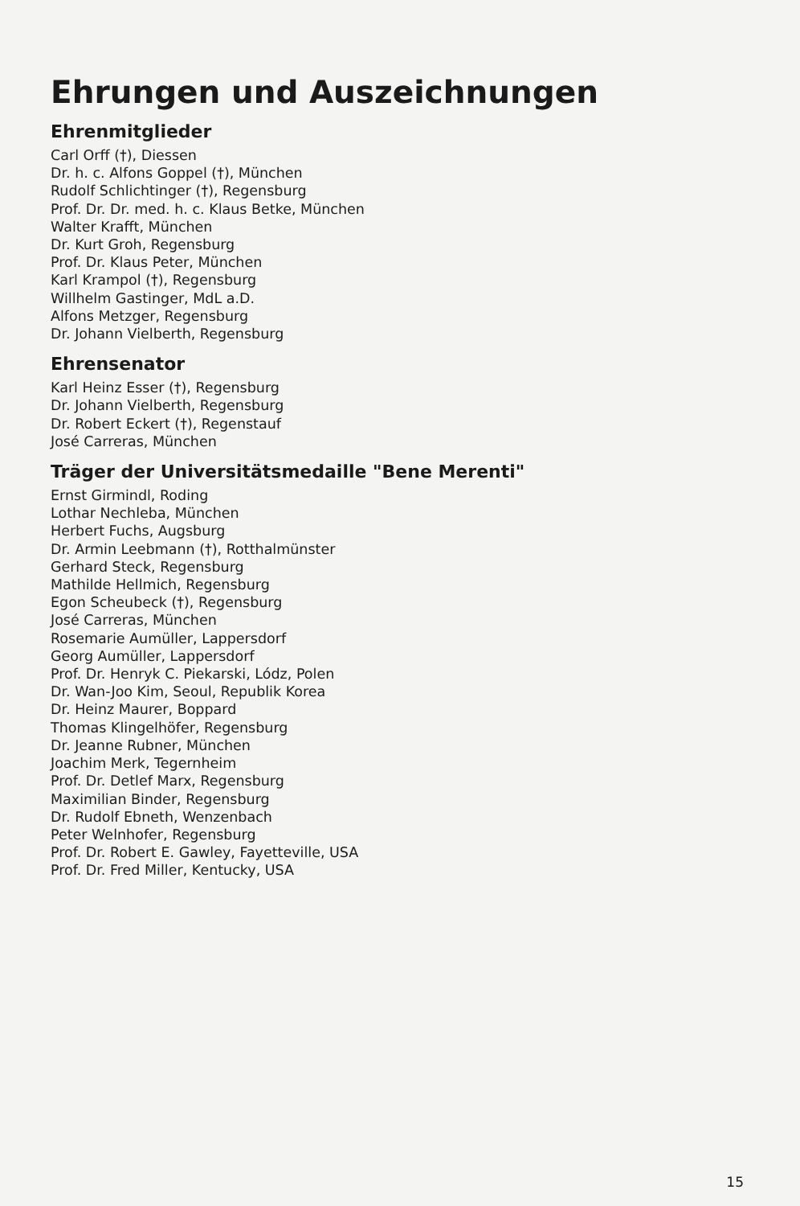Ehrungen und Auszeichnungen
Ehrenmitglieder
Carl Orff (†), Diessen
Dr. h. c. Alfons Goppel (†), München
Rudolf Schlichtinger (†), Regensburg
Prof. Dr. Dr. med. h. c. Klaus Betke, München
Walter Krafft, München
Dr. Kurt Groh, Regensburg
Prof. Dr. Klaus Peter, München
Karl Krampol (†), Regensburg
Willhelm Gastinger, MdL a.D.
Alfons Metzger, Regensburg
Dr. Johann Vielberth, Regensburg
Ehrensenator
Karl Heinz Esser (†), Regensburg
Dr. Johann Vielberth, Regensburg
Dr. Robert Eckert (†), Regenstauf
José Carreras, München
Träger der Universitätsmedaille "Bene Merenti"
Ernst Girmindl, Roding
Lothar Nechleba, München
Herbert Fuchs, Augsburg
Dr. Armin Leebmann (†), Rotthalmünster
Gerhard Steck, Regensburg
Mathilde Hellmich, Regensburg
Egon Scheubeck (†), Regensburg
José Carreras, München
Rosemarie Aumüller, Lappersdorf
Georg Aumüller, Lappersdorf
Prof. Dr. Henryk C. Piekarski, Lódz, Polen
Dr. Wan-Joo Kim, Seoul, Republik Korea
Dr. Heinz Maurer, Boppard
Thomas Klingelhöfer, Regensburg
Dr. Jeanne Rubner, München
Joachim Merk, Tegernheim
Prof. Dr. Detlef Marx, Regensburg
Maximilian Binder, Regensburg
Dr. Rudolf Ebneth, Wenzenbach
Peter Welnhofer, Regensburg
Prof. Dr. Robert E. Gawley, Fayetteville, USA
Prof. Dr. Fred Miller, Kentucky, USA
15